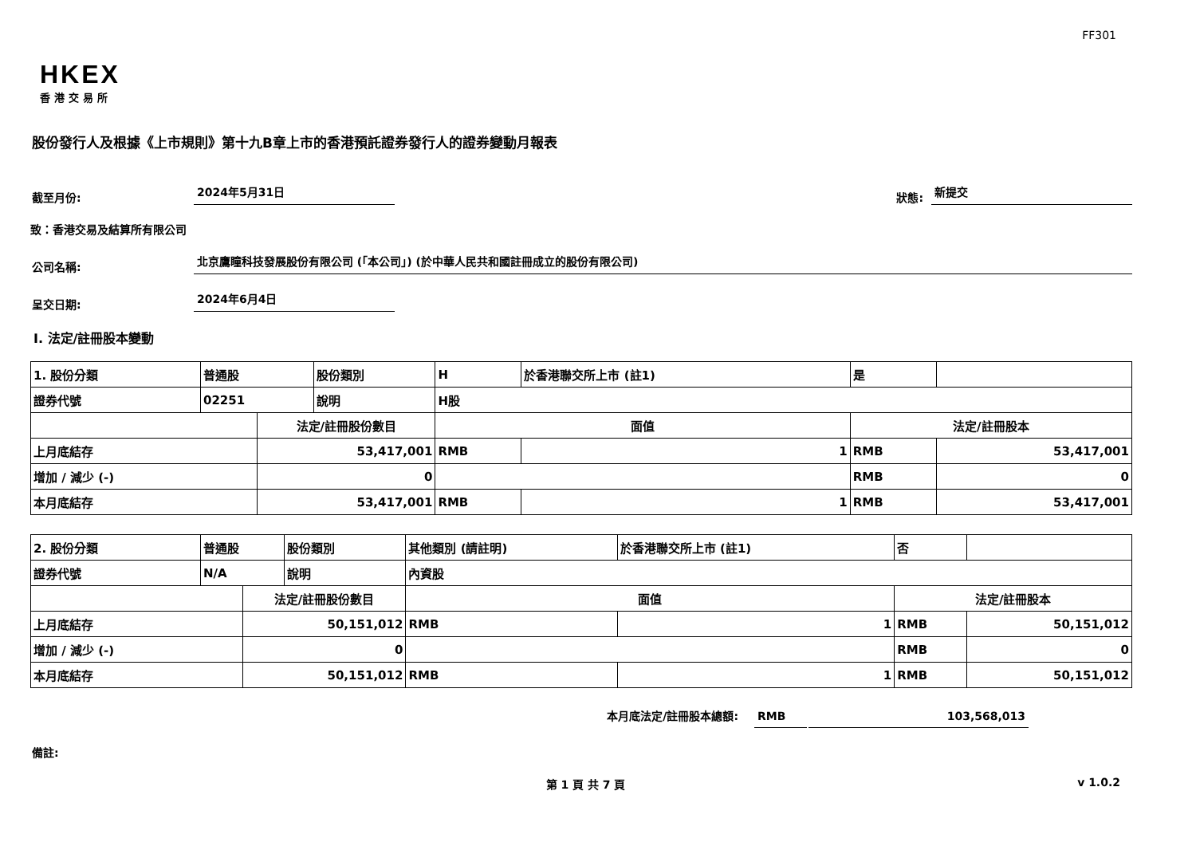FF301
HKEX
香港交易所
股份發行人及根據《上市規則》第十九B章上市的香港預託證券發行人的證券變動月報表
截至月份:
2024年5月31日
狀態:
新提交
致：香港交易及結算所有限公司
公司名稱:
北京鷹瞳科技發展股份有限公司 (「本公司」) (於中華人民共和國註冊成立的股份有限公司)
呈交日期:
2024年6月4日
I. 法定/註冊股本變動
| 1. 股份分類 | 普通股 | | 股份類別 | H | | 於香港聯交所上市 (註1) | 是 | |
| 證券代號 | 02251 | | 說明 | H股 | | | | |
| | | 法定/註冊股份數目 | | | 面值 | | 法定/註冊股本 | |
| 上月底結存 | | 53,417,001 | | | RMB | 1 | RMB | 53,417,001 |
| 增加 / 減少 (-) | | 0 | | | | | RMB | 0 |
| 本月底結存 | | 53,417,001 | | | RMB | 1 | RMB | 53,417,001 |
| 2. 股份分類 | 普通股 | | 股份類別 | 其他類別 (請註明) | | 於香港聯交所上市 (註1) | 否 | |
| 證券代號 | N/A | | 說明 | 內資股 | | | | |
| | | 法定/註冊股份數目 | | | 面值 | | 法定/註冊股本 | |
| 上月底結存 | | 50,151,012 | | | RMB | 1 | RMB | 50,151,012 |
| 增加 / 減少 (-) | | 0 | | | | | RMB | 0 |
| 本月底結存 | | 50,151,012 | | | RMB | 1 | RMB | 50,151,012 |
本月底法定/註冊股本總額:
RMB
103,568,013
備註:
第 1 頁 共 7 頁 v 1.0.2